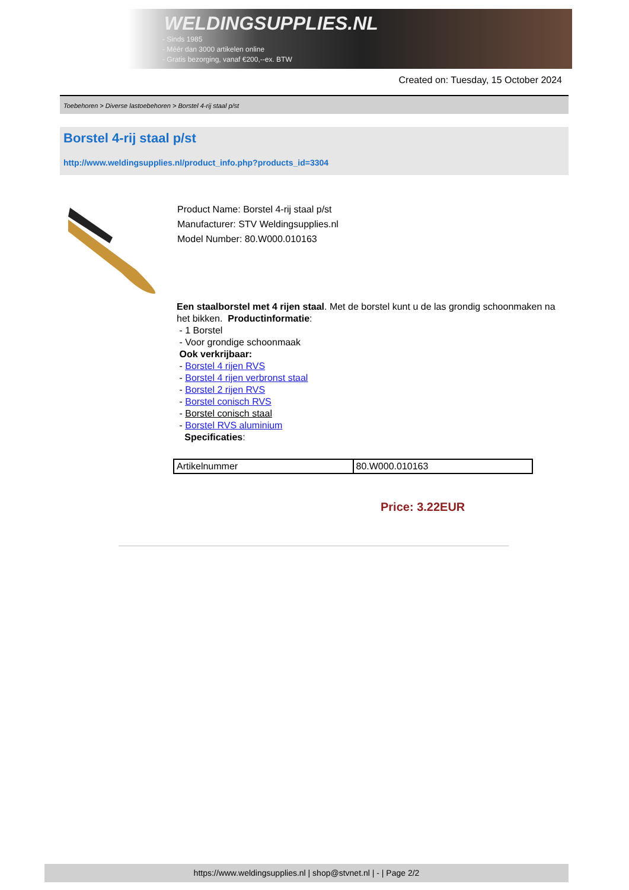WELDINGSUPPLIES.NL
- Sinds 1985
- Méér dan 3000 artikelen online
- Gratis bezorging, vanaf €200,--ex. BTW
Created on: Tuesday, 15 October 2024
Toebehoren > Diverse lastoebehoren > Borstel 4-rij staal p/st
Borstel 4-rij staal p/st
http://www.weldingsupplies.nl/product_info.php?products_id=3304
Product Name: Borstel 4-rij staal p/st
Manufacturer: STV Weldingsupplies.nl
Model Number: 80.W000.010163
Een staalborstel met 4 rijen staal. Met de borstel kunt u de las grondig schoonmaken na het bikken. Productinformatie:
- 1 Borstel
- Voor grondige schoonmaak
Ook verkrijbaar:
- Borstel 4 rijen RVS
- Borstel 4 rijen verbronst staal
- Borstel 2 rijen RVS
- Borstel conisch RVS
- Borstel conisch staal
- Borstel RVS aluminium
Specificaties:
| Artikelnummer | 80.W000.010163 |
Price: 3.22EUR
https://www.weldingsupplies.nl | shop@stvnet.nl | - | Page 2/2